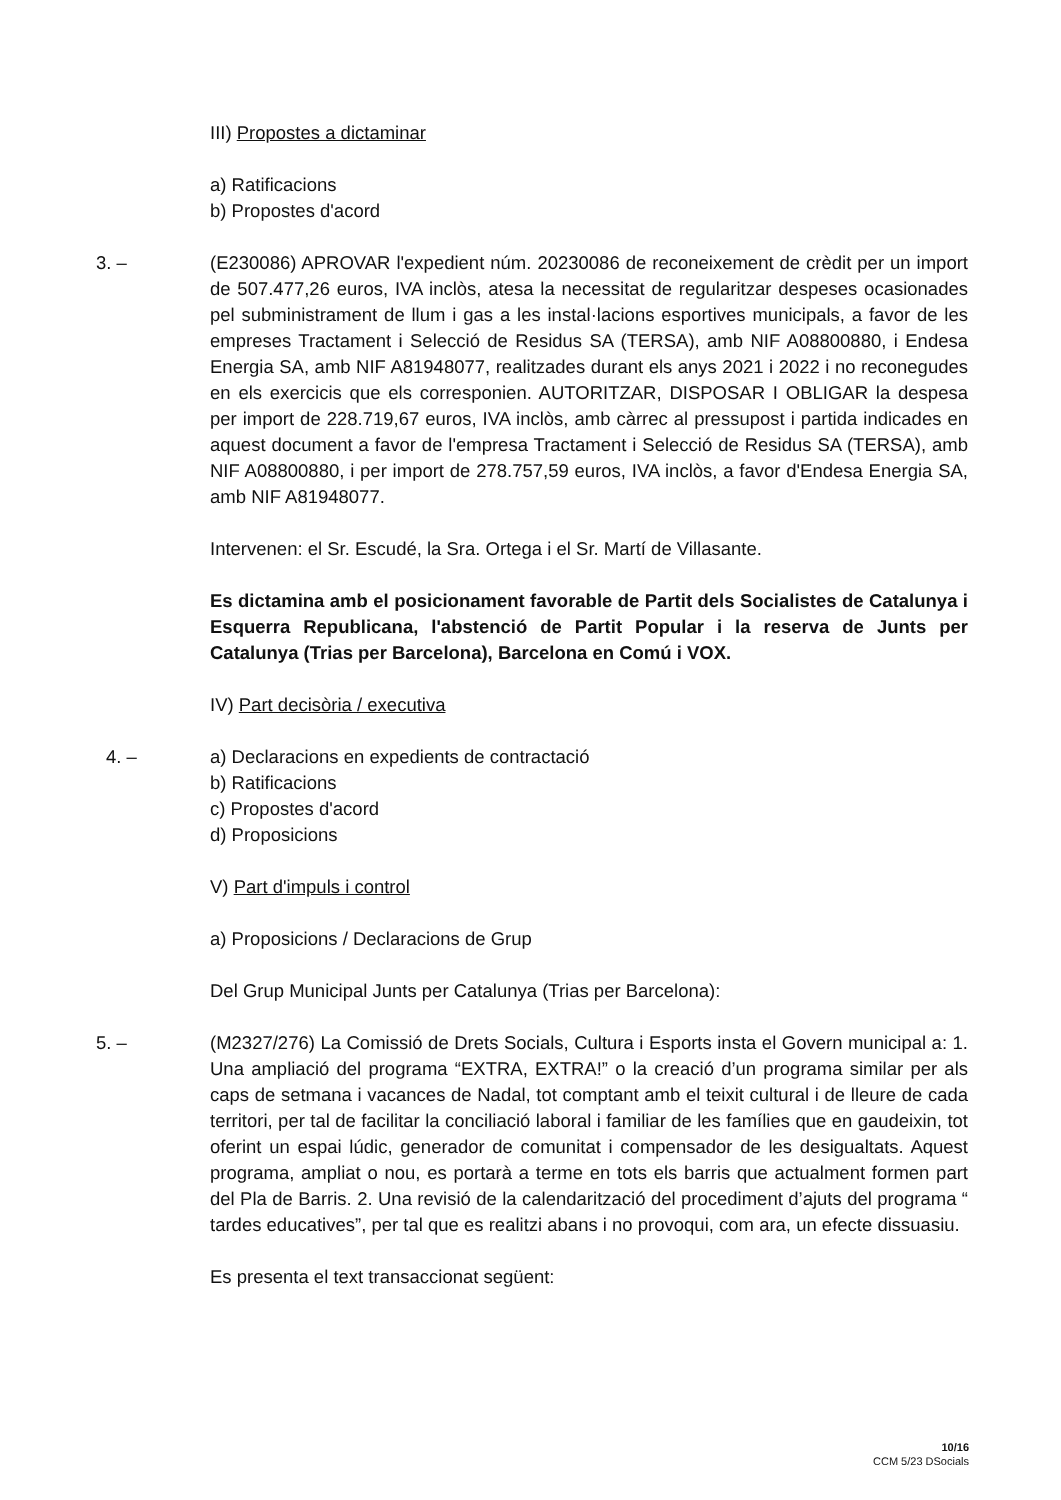III) Propostes a dictaminar
a) Ratificacions
b) Propostes d'acord
3. – (E230086) APROVAR l'expedient núm. 20230086 de reconeixement de crèdit per un import de 507.477,26 euros, IVA inclòs, atesa la necessitat de regularitzar despeses ocasionades pel subministrament de llum i gas a les instal·lacions esportives municipals, a favor de les empreses Tractament i Selecció de Residus SA (TERSA), amb NIF A08800880, i Endesa Energia SA, amb NIF A81948077, realitzades durant els anys 2021 i 2022 i no reconegudes en els exercicis que els corresponien. AUTORITZAR, DISPOSAR I OBLIGAR la despesa per import de 228.719,67 euros, IVA inclòs, amb càrrec al pressupost i partida indicades en aquest document a favor de l'empresa Tractament i Selecció de Residus SA (TERSA), amb NIF A08800880, i per import de 278.757,59 euros, IVA inclòs, a favor d'Endesa Energia SA, amb NIF A81948077.
Intervenen: el Sr. Escudé, la Sra. Ortega i el Sr. Martí de Villasante.
Es dictamina amb el posicionament favorable de Partit dels Socialistes de Catalunya i Esquerra Republicana, l'abstenció de Partit Popular i la reserva de Junts per Catalunya (Trias per Barcelona), Barcelona en Comú i VOX.
IV) Part decisòria / executiva
4. – a) Declaracions en expedients de contractació
b) Ratificacions
c) Propostes d'acord
d) Proposicions
V) Part d'impuls i control
a) Proposicions / Declaracions de Grup
Del Grup Municipal Junts per Catalunya (Trias per Barcelona):
5. – (M2327/276) La Comissió de Drets Socials, Cultura i Esports insta el Govern municipal a: 1. Una ampliació del programa “EXTRA, EXTRA!” o la creació d’un programa similar per als caps de setmana i vacances de Nadal, tot comptant amb el teixit cultural i de lleure de cada territori, per tal de facilitar la conciliació laboral i familiar de les famílies que en gaudeixin, tot oferint un espai lúdic, generador de comunitat i compensador de les desigualtats. Aquest programa, ampliat o nou, es portarà a terme en tots els barris que actualment formen part del Pla de Barris. 2. Una revisió de la calendarització del procediment d’ajuts del programa “ tardes educatives”, per tal que es realitzi abans i no provoqui, com ara, un efecte dissuasiu.
Es presenta el text transaccionat següent:
10/16
CCM 5/23 DSocials